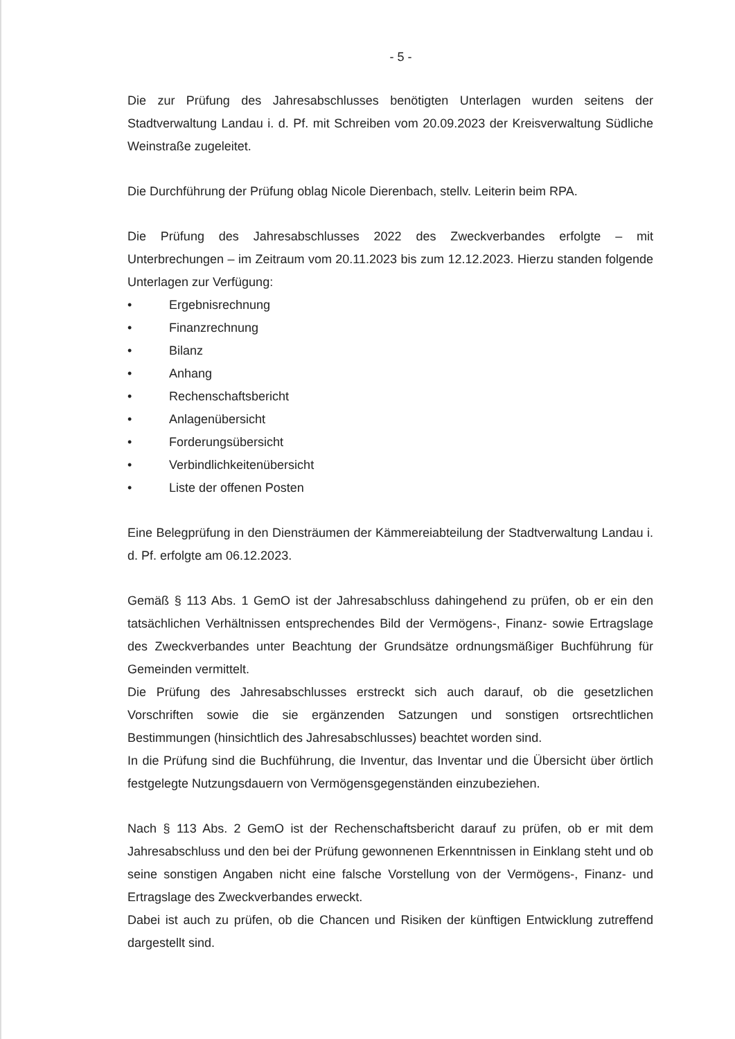- 5 -
Die zur Prüfung des Jahresabschlusses benötigten Unterlagen wurden seitens der Stadtverwaltung Landau i. d. Pf. mit Schreiben vom 20.09.2023 der Kreisverwaltung Südliche Weinstraße zugeleitet.
Die Durchführung der Prüfung oblag Nicole Dierenbach, stellv. Leiterin beim RPA.
Die Prüfung des Jahresabschlusses 2022 des Zweckverbandes erfolgte – mit Unterbrechungen – im Zeitraum vom 20.11.2023 bis zum 12.12.2023. Hierzu standen folgende Unterlagen zur Verfügung:
• Ergebnisrechnung
• Finanzrechnung
• Bilanz
• Anhang
• Rechenschaftsbericht
• Anlagenübersicht
• Forderungsübersicht
• Verbindlichkeitenübersicht
• Liste der offenen Posten
Eine Belegprüfung in den Diensträumen der Kämmereiabteilung der Stadtverwaltung Landau i. d. Pf. erfolgte am 06.12.2023.
Gemäß § 113 Abs. 1 GemO ist der Jahresabschluss dahingehend zu prüfen, ob er ein den tatsächlichen Verhältnissen entsprechendes Bild der Vermögens-, Finanz- sowie Ertragslage des Zweckverbandes unter Beachtung der Grundsätze ordnungsmäßiger Buchführung für Gemeinden vermittelt.
Die Prüfung des Jahresabschlusses erstreckt sich auch darauf, ob die gesetzlichen Vorschriften sowie die sie ergänzenden Satzungen und sonstigen ortsrechtlichen Bestimmungen (hinsichtlich des Jahresabschlusses) beachtet worden sind.
In die Prüfung sind die Buchführung, die Inventur, das Inventar und die Übersicht über örtlich festgelegte Nutzungsdauern von Vermögensgegenständen einzubeziehen.
Nach § 113 Abs. 2 GemO ist der Rechenschaftsbericht darauf zu prüfen, ob er mit dem Jahresabschluss und den bei der Prüfung gewonnenen Erkenntnissen in Einklang steht und ob seine sonstigen Angaben nicht eine falsche Vorstellung von der Vermögens-, Finanz- und Ertragslage des Zweckverbandes erweckt.
Dabei ist auch zu prüfen, ob die Chancen und Risiken der künftigen Entwicklung zutreffend dargestellt sind.